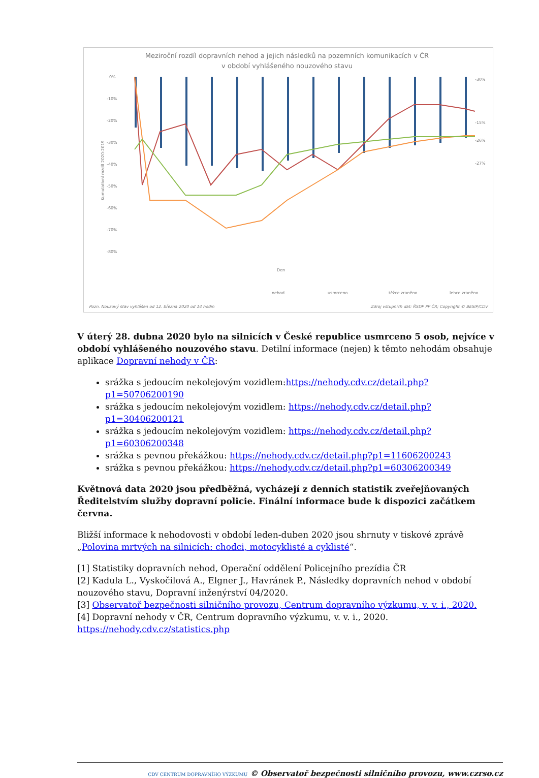Meziroční rozdíl dopravních nehod a jejich následků na pozemních komunikacích v ČR
v období vyhlášeného nouzového stavu
0%
-10%
-20%
-30%
-40%
-50%
-60%
-70%
-80%
Kumulativní rozdíl 2020-2019
-30%
-15%
-26%
-27%
Den
nehod
usmrceno
těžce zraněno
lehce zraněno
Pozn. Nouzový stav vyhlášen od 12. března 2020 od 14 hodin
Zdroj vstupních dat: ŘSDP PP ČR; Copyright © BESIP/CDV
V úterý 28. dubna 2020 bylo na silnicích v České republice usmrceno 5 osob, nejvíce v období vyhlášeného nouzového stavu. Detilní informace (nejen) k těmto nehodám obsahuje aplikace Dopravní nehody v ČR:
srážka s jedoucím nekolejovým vozidlem:https://nehody.cdv.cz/detail.php?p1=50706200190
srážka s jedoucím nekolejovým vozidlem: https://nehody.cdv.cz/detail.php?p1=30406200121
srážka s jedoucím nekolejovým vozidlem: https://nehody.cdv.cz/detail.php?p1=60306200348
srážka s pevnou překážkou: https://nehody.cdv.cz/detail.php?p1=11606200243
srážka s pevnou překážkou: https://nehody.cdv.cz/detail.php?p1=60306200349
Květnová data 2020 jsou předběžná, vycházejí z denních statistik zveřejňovaných Ředitelstvím služby dopravní policie. Finální informace bude k dispozici začátkem června.
Bližší informace k nehodovosti v období leden-duben 2020 jsou shrnuty v tiskové zprávě „Polovina mrtvých na silnicích: chodci, motocyklisté a cyklisté“.
[1] Statistiky dopravních nehod, Operační oddělení Policejního prezídia ČR
[2] Kadula L., Vyskočilová A., Elgner J., Havránek P., Následky dopravních nehod v období nouzového stavu, Dopravní inženýrství 04/2020.
[3] Observatoř bezpečnosti silničního provozu, Centrum dopravního výzkumu, v. v. i., 2020.
[4] Dopravní nehody v ČR, Centrum dopravního výzkumu, v. v. i., 2020.
https://nehody.cdv.cz/statistics.php
CDV CENTRUM DOPRAVNÍHO VÝZKUMU © Observatoř bezpečnosti silničního provozu, www.czrso.cz